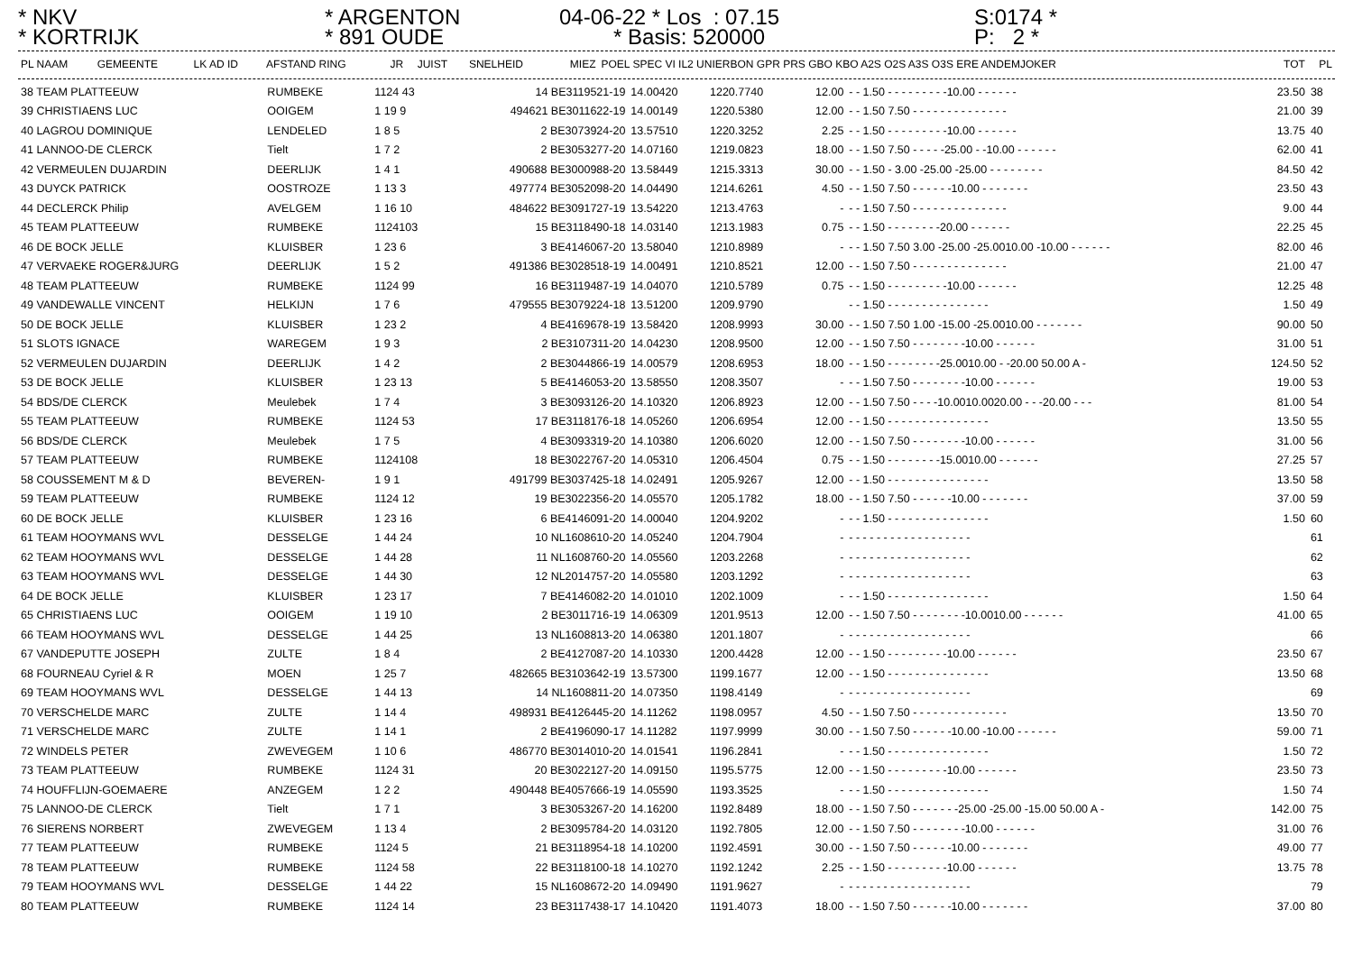* NKV
* KORTRIJK
* ARGENTON
* 891 OUDE
04-06-22 * Los : 07.15
* Basis: 520000
S:0174 *
P: 2 *
| PL NAAM | GEMEENTE | LK AD ID | AFSTAND RING | JR | JUIST | SNELHEID | MIEZ | POEL SPEC VI IL2 UNIERBON GPR PRS GBO KBO A2S O2S A3S O3S ERE ANDEMJOKER | TOT | PL |
| --- | --- | --- | --- | --- | --- | --- | --- | --- | --- | --- |
| 38 TEAM PLATTEEUW | RUMBEKE | 1124 43 | 14 BE3119521-19 | 14.00420 | 1220.7740 | 12.00 | - - 1.50 - - - - - - - - -10.00 - - - - - - | 23.50 | 38 |
| 39 CHRISTIAENS LUC | OOIGEM | 1 19 9 | 494621 BE3011622-19 | 14.00149 | 1220.5380 | 12.00 | - - 1.50 7.50 - - - - - - - - - - - - - - | 21.00 | 39 |
| 40 LAGROU DOMINIQUE | LENDELED | 1 8 5 | 2 BE3073924-20 | 13.57510 | 1220.3252 | 2.25 | - - 1.50 - - - - - - - - -10.00 - - - - - - | 13.75 | 40 |
| 41 LANNOO-DE CLERCK | Tielt | 1 7 2 | 2 BE3053277-20 | 14.07160 | 1219.0823 | 18.00 | - - 1.50 7.50 - - - - -25.00 - -10.00 - - - - - - | 62.00 | 41 |
| 42 VERMEULEN DUJARDIN | DEERLIJK | 1 4 1 | 490688 BE3000988-20 | 13.58449 | 1215.3313 | 30.00 | - - 1.50 - 3.00 -25.00 -25.00 - - - - - - - - | 84.50 | 42 |
| 43 DUYCK PATRICK | OOSTROZE | 1 13 3 | 497774 BE3052098-20 | 14.04490 | 1214.6261 | 4.50 | - - 1.50 7.50 - - - - - -10.00 - - - - - - - | 23.50 | 43 |
| 44 DECLERCK Philip | AVELGEM | 1 16 10 | 484622 BE3091727-19 | 13.54220 | 1213.4763 | - | - - 1.50 7.50 - - - - - - - - - - - - - - | 9.00 | 44 |
| 45 TEAM PLATTEEUW | RUMBEKE | 1124103 | 15 BE3118490-18 | 14.03140 | 1213.1983 | 0.75 | - - 1.50 - - - - - - - -20.00 - - - - - - | 22.25 | 45 |
| 46 DE BOCK JELLE | KLUISBER | 1 23 6 | 3 BE4146067-20 | 13.58040 | 1210.8989 | - | - - 1.50 7.50 3.00 -25.00 -25.0010.00 -10.00 - - - - - - | 82.00 | 46 |
| 47 VERVAEKE ROGER&JURG | DEERLIJK | 1 5 2 | 491386 BE3028518-19 | 14.00491 | 1210.8521 | 12.00 | - - 1.50 7.50 - - - - - - - - - - - - - - | 21.00 | 47 |
| 48 TEAM PLATTEEUW | RUMBEKE | 1124 99 | 16 BE3119487-19 | 14.04070 | 1210.5789 | 0.75 | - - 1.50 - - - - - - - - -10.00 - - - - - - | 12.25 | 48 |
| 49 VANDEWALLE VINCENT | HELKIJN | 1 7 6 | 479555 BE3079224-18 | 13.51200 | 1209.9790 | | - - 1.50 - - - - - - - - - - - - - - - | 1.50 | 49 |
| 50 DE BOCK JELLE | KLUISBER | 1 23 2 | 4 BE4169678-19 | 13.58420 | 1208.9993 | 30.00 | - - 1.50 7.50 1.00 -15.00 -25.0010.00 - - - - - - - | 90.00 | 50 |
| 51 SLOTS IGNACE | WAREGEM | 1 9 3 | 2 BE3107311-20 | 14.04230 | 1208.9500 | 12.00 | - - 1.50 7.50 - - - - - - - -10.00 - - - - - - | 31.00 | 51 |
| 52 VERMEULEN DUJARDIN | DEERLIJK | 1 4 2 | 2 BE3044866-19 | 14.00579 | 1208.6953 | 18.00 | - - 1.50 - - - - - - - -25.0010.00 - -20.00 50.00 A - | 124.50 | 52 |
| 53 DE BOCK JELLE | KLUISBER | 1 23 13 | 5 BE4146053-20 | 13.58550 | 1208.3507 | - | - - 1.50 7.50 - - - - - - - -10.00 - - - - - - | 19.00 | 53 |
| 54 BDS/DE CLERCK | Meulebek | 1 7 4 | 3 BE3093126-20 | 14.10320 | 1206.8923 | 12.00 | - - 1.50 7.50 - - - -10.0010.0020.00 - - -20.00 - - - | 81.00 | 54 |
| 55 TEAM PLATTEEUW | RUMBEKE | 1124 53 | 17 BE3118176-18 | 14.05260 | 1206.6954 | 12.00 | - - 1.50 - - - - - - - - - - - - - - - | 13.50 | 55 |
| 56 BDS/DE CLERCK | Meulebek | 1 7 5 | 4 BE3093319-20 | 14.10380 | 1206.6020 | 12.00 | - - 1.50 7.50 - - - - - - - -10.00 - - - - - - | 31.00 | 56 |
| 57 TEAM PLATTEEUW | RUMBEKE | 1124108 | 18 BE3022767-20 | 14.05310 | 1206.4504 | 0.75 | - - 1.50 - - - - - - - -15.0010.00 - - - - - - | 27.25 | 57 |
| 58 COUSSEMENT M & D | BEVEREN- | 1 9 1 | 491799 BE3037425-18 | 14.02491 | 1205.9267 | 12.00 | - - 1.50 - - - - - - - - - - - - - - - | 13.50 | 58 |
| 59 TEAM PLATTEEUW | RUMBEKE | 1124 12 | 19 BE3022356-20 | 14.05570 | 1205.1782 | 18.00 | - - 1.50 7.50 - - - - - -10.00 - - - - - - - | 37.00 | 59 |
| 60 DE BOCK JELLE | KLUISBER | 1 23 16 | 6 BE4146091-20 | 14.00040 | 1204.9202 | - | - - 1.50 - - - - - - - - - - - - - - - | 1.50 | 60 |
| 61 TEAM HOOYMANS WVL | DESSELGE | 1 44 24 | 10 NL1608610-20 | 14.05240 | 1204.7904 | - | - - - - - - - - - - - - - - - - - - | | 61 |
| 62 TEAM HOOYMANS WVL | DESSELGE | 1 44 28 | 11 NL1608760-20 | 14.05560 | 1203.2268 | - | - - - - - - - - - - - - - - - - - - | | 62 |
| 63 TEAM HOOYMANS WVL | DESSELGE | 1 44 30 | 12 NL2014757-20 | 14.05580 | 1203.1292 | - | - - - - - - - - - - - - - - - - - - | | 63 |
| 64 DE BOCK JELLE | KLUISBER | 1 23 17 | 7 BE4146082-20 | 14.01010 | 1202.1009 | - | - - 1.50 - - - - - - - - - - - - - - - | 1.50 | 64 |
| 65 CHRISTIAENS LUC | OOIGEM | 1 19 10 | 2 BE3011716-19 | 14.06309 | 1201.9513 | 12.00 | - - 1.50 7.50 - - - - - - - -10.0010.00 - - - - - - | 41.00 | 65 |
| 66 TEAM HOOYMANS WVL | DESSELGE | 1 44 25 | 13 NL1608813-20 | 14.06380 | 1201.1807 | - | - - - - - - - - - - - - - - - - - - | | 66 |
| 67 VANDEPUTTE JOSEPH | ZULTE | 1 8 4 | 2 BE4127087-20 | 14.10330 | 1200.4428 | 12.00 | - - 1.50 - - - - - - - - -10.00 - - - - - - | 23.50 | 67 |
| 68 FOURNEAU Cyriel & R | MOEN | 1 25 7 | 482665 BE3103642-19 | 13.57300 | 1199.1677 | 12.00 | - - 1.50 - - - - - - - - - - - - - - - | 13.50 | 68 |
| 69 TEAM HOOYMANS WVL | DESSELGE | 1 44 13 | 14 NL1608811-20 | 14.07350 | 1198.4149 | - | - - - - - - - - - - - - - - - - - - | | 69 |
| 70 VERSCHELDE MARC | ZULTE | 1 14 4 | 498931 BE4126445-20 | 14.11262 | 1198.0957 | 4.50 | - - 1.50 7.50 - - - - - - - - - - - - - - | 13.50 | 70 |
| 71 VERSCHELDE MARC | ZULTE | 1 14 1 | 2 BE4196090-17 | 14.11282 | 1197.9999 | 30.00 | - - 1.50 7.50 - - - - - -10.00 -10.00 - - - - - - | 59.00 | 71 |
| 72 WINDELS PETER | ZWEVEGEM | 1 10 6 | 486770 BE3014010-20 | 14.01541 | 1196.2841 | - | - - 1.50 - - - - - - - - - - - - - - - | 1.50 | 72 |
| 73 TEAM PLATTEEUW | RUMBEKE | 1124 31 | 20 BE3022127-20 | 14.09150 | 1195.5775 | 12.00 | - - 1.50 - - - - - - - - -10.00 - - - - - - | 23.50 | 73 |
| 74 HOUFFLIJN-GOEMAERE | ANZEGEM | 1 2 2 | 490448 BE4057666-19 | 14.05590 | 1193.3525 | - | - - 1.50 - - - - - - - - - - - - - - - | 1.50 | 74 |
| 75 LANNOO-DE CLERCK | Tielt | 1 7 1 | 3 BE3053267-20 | 14.16200 | 1192.8489 | 18.00 | - - 1.50 7.50 - - - - - - -25.00 -25.00 -15.00 50.00 A - | 142.00 | 75 |
| 76 SIERENS NORBERT | ZWEVEGEM | 1 13 4 | 2 BE3095784-20 | 14.03120 | 1192.7805 | 12.00 | - - 1.50 7.50 - - - - - - - -10.00 - - - - - - | 31.00 | 76 |
| 77 TEAM PLATTEEUW | RUMBEKE | 1124 5 | 21 BE3118954-18 | 14.10200 | 1192.4591 | 30.00 | - - 1.50 7.50 - - - - - -10.00 - - - - - - - | 49.00 | 77 |
| 78 TEAM PLATTEEUW | RUMBEKE | 1124 58 | 22 BE3118100-18 | 14.10270 | 1192.1242 | 2.25 | - - 1.50 - - - - - - - - -10.00 - - - - - - | 13.75 | 78 |
| 79 TEAM HOOYMANS WVL | DESSELGE | 1 44 22 | 15 NL1608672-20 | 14.09490 | 1191.9627 | - | - - - - - - - - - - - - - - - - - - | | 79 |
| 80 TEAM PLATTEEUW | RUMBEKE | 1124 14 | 23 BE3117438-17 | 14.10420 | 1191.4073 | 18.00 | - - 1.50 7.50 - - - - - -10.00 - - - - - - - | 37.00 | 80 |